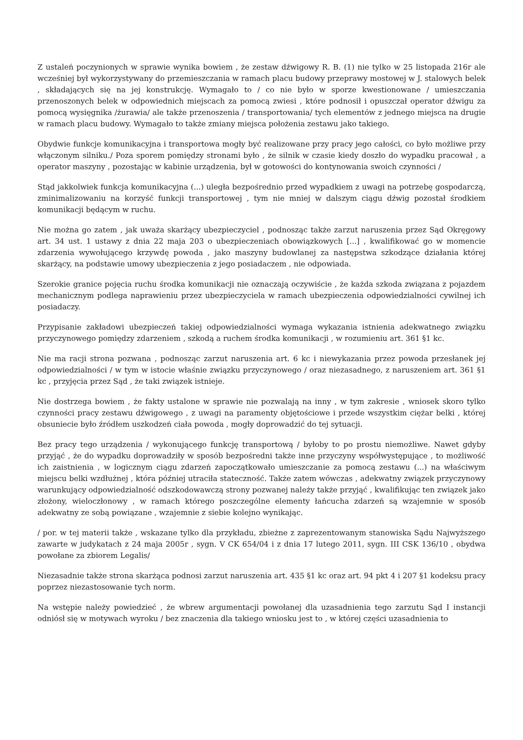Z ustaleń poczynionych w sprawie wynika bowiem , że zestaw dźwigowy R. B. (1) nie tylko w 25 listopada 216r ale wcześniej był wykorzystywany do przemieszczania w ramach placu budowy przeprawy mostowej w J. stalowych belek , składających się na jej konstrukcję. Wymagało to / co nie było w sporze kwestionowane / umieszczania przenoszonych belek w odpowiednich miejscach za pomocą zwiesi , które podnosił i opuszczał operator dźwigu za pomocą wysięgnika /żurawia/ ale także przenoszenia / transportowania/ tych elementów z jednego miejsca na drugie w ramach placu budowy. Wymagało to także zmiany miejsca położenia zestawu jako takiego.
Obydwie funkcje komunikacyjna i transportowa mogły być realizowane przy pracy jego całości, co było możliwe przy włączonym silniku./ Poza sporem pomiędzy stronami było , że silnik w czasie kiedy doszło do wypadku pracował , a operator maszyny , pozostając w kabinie urządzenia, był w gotowości do kontynowania swoich czynności /
Stąd jakkolwiek funkcja komunikacyjna (...) uległa bezpośrednio przed wypadkiem z uwagi na potrzebę gospodarczą, zminimalizowaniu na korzyść funkcji transportowej , tym nie mniej w dalszym ciągu dźwig pozostał środkiem komunikacji będącym w ruchu.
Nie można go zatem , jak uważa skarżący ubezpieczyciel , podnosząc także zarzut naruszenia przez Sąd Okręgowy art. 34 ust. 1 ustawy z dnia 22 maja 203 o ubezpieczeniach obowiązkowych [...] , kwalifikować go w momencie zdarzenia wywołującego krzywdę powoda , jako maszyny budowlanej za następstwa szkodzące działania której skarżący, na podstawie umowy ubezpieczenia z jego posiadaczem , nie odpowiada.
Szerokie granice pojęcia ruchu środka komunikacji nie oznaczają oczywiście , że każda szkoda związana z pojazdem mechanicznym podlega naprawieniu przez ubezpieczyciela w ramach ubezpieczenia odpowiedzialności cywilnej ich posiadaczy.
Przypisanie zakładowi ubezpieczeń takiej odpowiedzialności wymaga wykazania istnienia adekwatnego związku przyczynowego pomiędzy zdarzeniem , szkodą a ruchem środka komunikacji , w rozumieniu art. 361 §1 kc.
Nie ma racji strona pozwana , podnosząc zarzut naruszenia art. 6 kc i niewykazania przez powoda przesłanek jej odpowiedzialności / w tym w istocie właśnie związku przyczynowego / oraz niezasadnego, z naruszeniem art. 361 §1 kc , przyjęcia przez Sąd , że taki związek istnieje.
Nie dostrzega bowiem , że fakty ustalone w sprawie nie pozwalają na inny , w tym zakresie , wniosek skoro tylko czynności pracy zestawu dźwigowego , z uwagi na paramenty objętościowe i przede wszystkim ciężar belki , której obsuniecie było źródłem uszkodzeń ciała powoda , mogły doprowadzić do tej sytuacji.
Bez pracy tego urządzenia / wykonującego funkcję transportową / byłoby to po prostu niemożliwe. Nawet gdyby przyjąć , że do wypadku doprowadziły w sposób bezpośredni także inne przyczyny współwystępujące , to możliwość ich zaistnienia , w logicznym ciągu zdarzeń zapoczątkowało umieszczanie za pomocą zestawu (...) na właściwym miejscu belki wzdłużnej , która później utraciła stateczność. Także zatem wówczas , adekwatny związek przyczynowy warunkujący odpowiedzialność odszkodowawczą strony pozwanej należy także przyjąć , kwalifikując ten związek jako złożony, wieloczłonowy , w ramach którego poszczególne elementy łańcucha zdarzeń są wzajemnie w sposób adekwatny ze sobą powiązane , wzajemnie z siebie kolejno wynikając.
/ por. w tej materii także , wskazane tylko dla przykładu, zbieżne z zaprezentowanym stanowiska Sądu Najwyższego zawarte w judykatach z 24 maja 2005r , sygn. V CK 654/04 i z dnia 17 lutego 2011, sygn. III CSK 136/10 , obydwa powołane za zbiorem Legalis/
Niezasadnie także strona skarżąca podnosi zarzut naruszenia art. 435 §1 kc oraz art. 94 pkt 4 i 207 §1 kodeksu pracy poprzez niezastosowanie tych norm.
Na wstępie należy powiedzieć , że wbrew argumentacji powołanej dla uzasadnienia tego zarzutu Sąd I instancji odniósł się w motywach wyroku / bez znaczenia dla takiego wniosku jest to , w której części uzasadnienia to